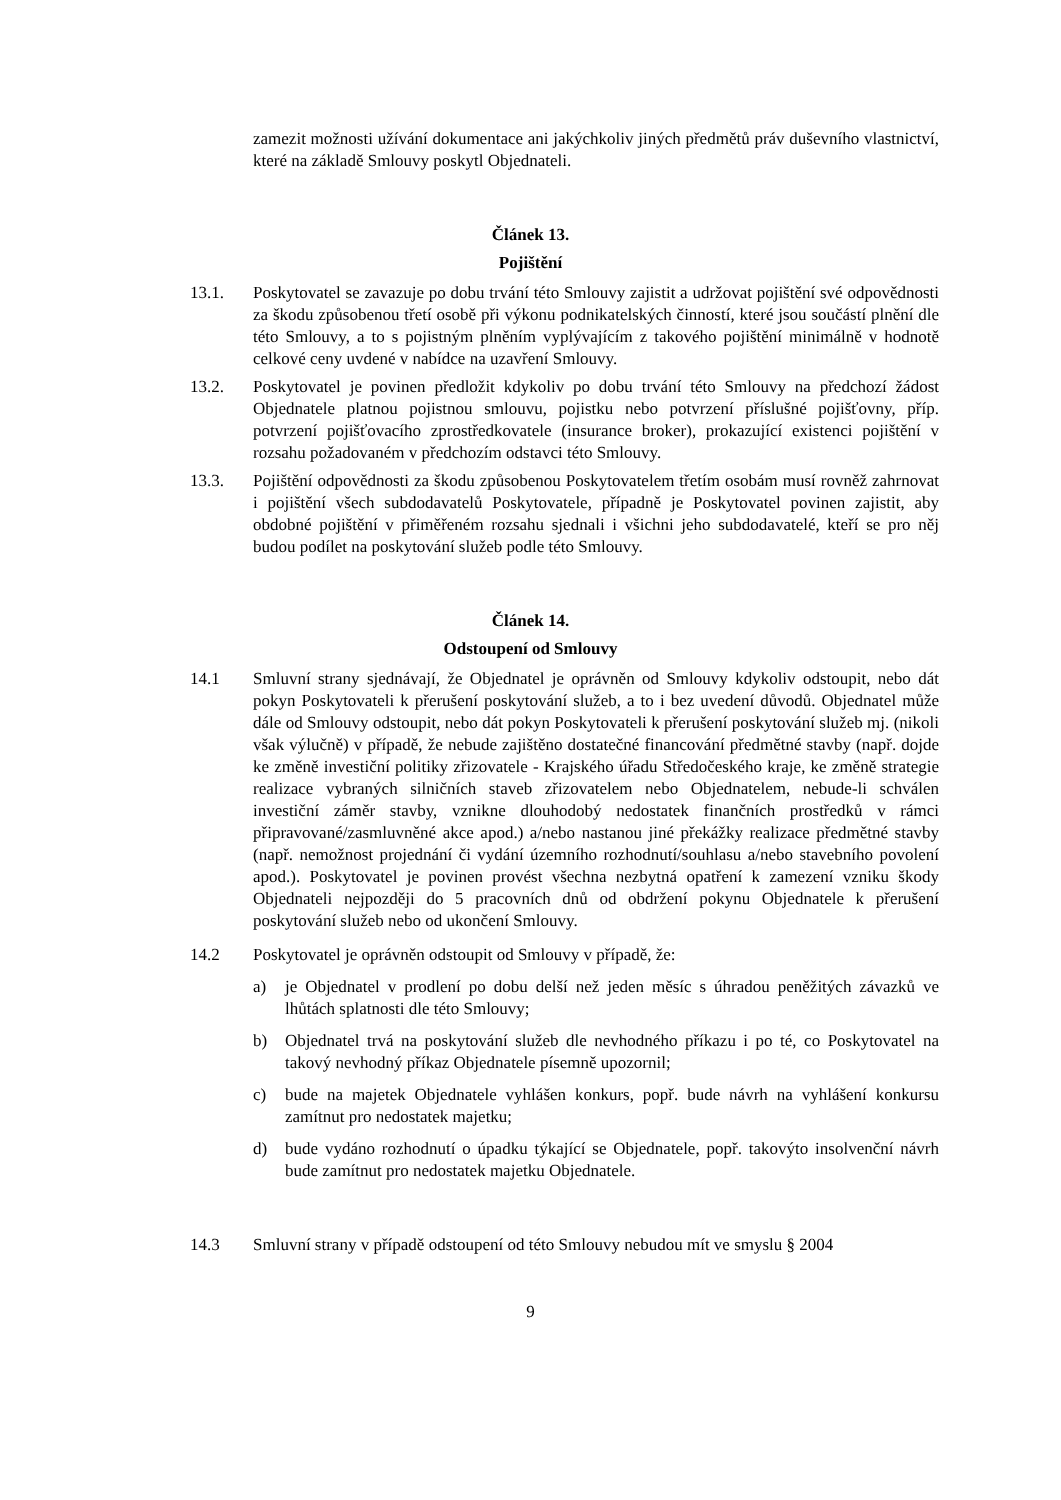zamezit možnosti užívání dokumentace ani jakýchkoliv jiných předmětů práv duševního vlastnictví, které na základě Smlouvy poskytl Objednateli.
Článek 13.
Pojištění
13.1. Poskytovatel se zavazuje po dobu trvání této Smlouvy zajistit a udržovat pojištění své odpovědnosti za škodu způsobenou třetí osobě při výkonu podnikatelských činností, které jsou součástí plnění dle této Smlouvy, a to s pojistným plněním vyplývajícím z takového pojištění minimálně v hodnotě celkové ceny uvdené v nabídce na uzavření Smlouvy.
13.2. Poskytovatel je povinen předložit kdykoliv po dobu trvání této Smlouvy na předchozí žádost Objednatele platnou pojistnou smlouvu, pojistku nebo potvrzení příslušné pojišťovny, příp. potvrzení pojišťovacího zprostředkovatele (insurance broker), prokazující existenci pojištění v rozsahu požadovaném v předchozím odstavci této Smlouvy.
13.3. Pojištění odpovědnosti za škodu způsobenou Poskytovatelem třetím osobám musí rovněž zahrnovat i pojištění všech subdodavatelů Poskytovatele, případně je Poskytovatel povinen zajistit, aby obdobné pojištění v přiměřeném rozsahu sjednali i všichni jeho subdodavatelé, kteří se pro něj budou podílet na poskytování služeb podle této Smlouvy.
Článek 14.
Odstoupení od Smlouvy
14.1 Smluvní strany sjednávají, že Objednatel je oprávněn od Smlouvy kdykoliv odstoupit, nebo dát pokyn Poskytovateli k přerušení poskytování služeb, a to i bez uvedení důvodů. Objednatel může dále od Smlouvy odstoupit, nebo dát pokyn Poskytovateli k přerušení poskytování služeb mj. (nikoli však výlučně) v případě, že nebude zajištěno dostatečné financování předmětné stavby (např. dojde ke změně investiční politiky zřizovatele - Krajského úřadu Středočeského kraje, ke změně strategie realizace vybraných silničních staveb zřizovatelem nebo Objednatelem, nebude-li schválen investiční záměr stavby, vznikne dlouhodobý nedostatek finančních prostředků v rámci připravované/zasmluvněné akce apod.) a/nebo nastanou jiné překážky realizace předmětné stavby (např. nemožnost projednání či vydání územního rozhodnutí/souhlasu a/nebo stavebního povolení apod.). Poskytovatel je povinen provést všechna nezbytná opatření k zamezení vzniku škody Objednateli nejpozději do 5 pracovních dnů od obdržení pokynu Objednatele k přerušení poskytování služeb nebo od ukončení Smlouvy.
14.2 Poskytovatel je oprávněn odstoupit od Smlouvy v případě, že:
a) je Objednatel v prodlení po dobu delší než jeden měsíc s úhradou peněžitých závazků ve lhůtách splatnosti dle této Smlouvy;
b) Objednatel trvá na poskytování služeb dle nevhodného příkazu i po té, co Poskytovatel na takový nevhodný příkaz Objednatele písemně upozornil;
c) bude na majetek Objednatele vyhlášen konkurs, popř. bude návrh na vyhlášení konkursu zamítnut pro nedostatek majetku;
d) bude vydáno rozhodnutí o úpadku týkající se Objednatele, popř. takovýto insolvenční návrh bude zamítnut pro nedostatek majetku Objednatele.
14.3 Smluvní strany v případě odstoupení od této Smlouvy nebudou mít ve smyslu § 2004
9